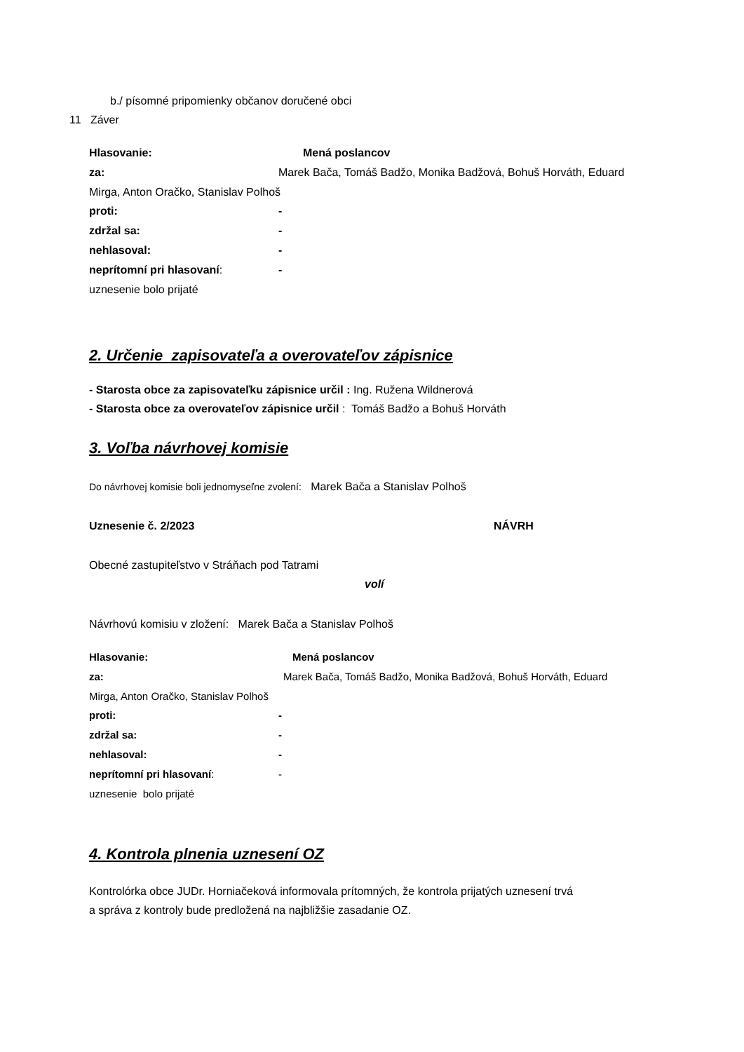b./ písomné pripomienky občanov doručené obci
11 Záver
Hlasovanie: Mená poslancov
za: Marek Bača, Tomáš Badžo, Monika Badžová, Bohuš Horváth, Eduard
Mirga, Anton Oračko, Stanislav Polhoš
proti: -
zdržal sa: -
nehlasoval: -
neprítomní pri hlasovaní: -
uznesenie bolo prijaté
2. Určenie zapisovateľa a overovateľov zápisnice
- Starosta obce za zapisovateľku zápisnice určil : Ing. Ružena Wildnerová
- Starosta obce za overovateľov zápisnice určil : Tomáš Badžo a Bohuš Horváth
3. Voľba návrhovej komisie
Do návrhovej komisie boli jednomyseľne zvolení: Marek Bača a Stanislav Polhoš
Uznesenie č. 2/2023 NÁVRH
Obecné zastupiteľstvo v Stráňach pod Tatrami
volí
Návrhovú komisiu v zložení: Marek Bača a Stanislav Polhoš
Hlasovanie: Mená poslancov
za: Marek Bača, Tomáš Badžo, Monika Badžová, Bohuš Horváth, Eduard
Mirga, Anton Oračko, Stanislav Polhoš
proti: -
zdržal sa: -
nehlasoval: -
neprítomní pri hlasovaní: -
uznesenie bolo prijaté
4. Kontrola plnenia uznesení OZ
Kontrolórka obce JUDr. Horniačeková informovala prítomných, že kontrola prijatých uznesení trvá
a správa z kontroly bude predložená na najbližšie zasadanie OZ.